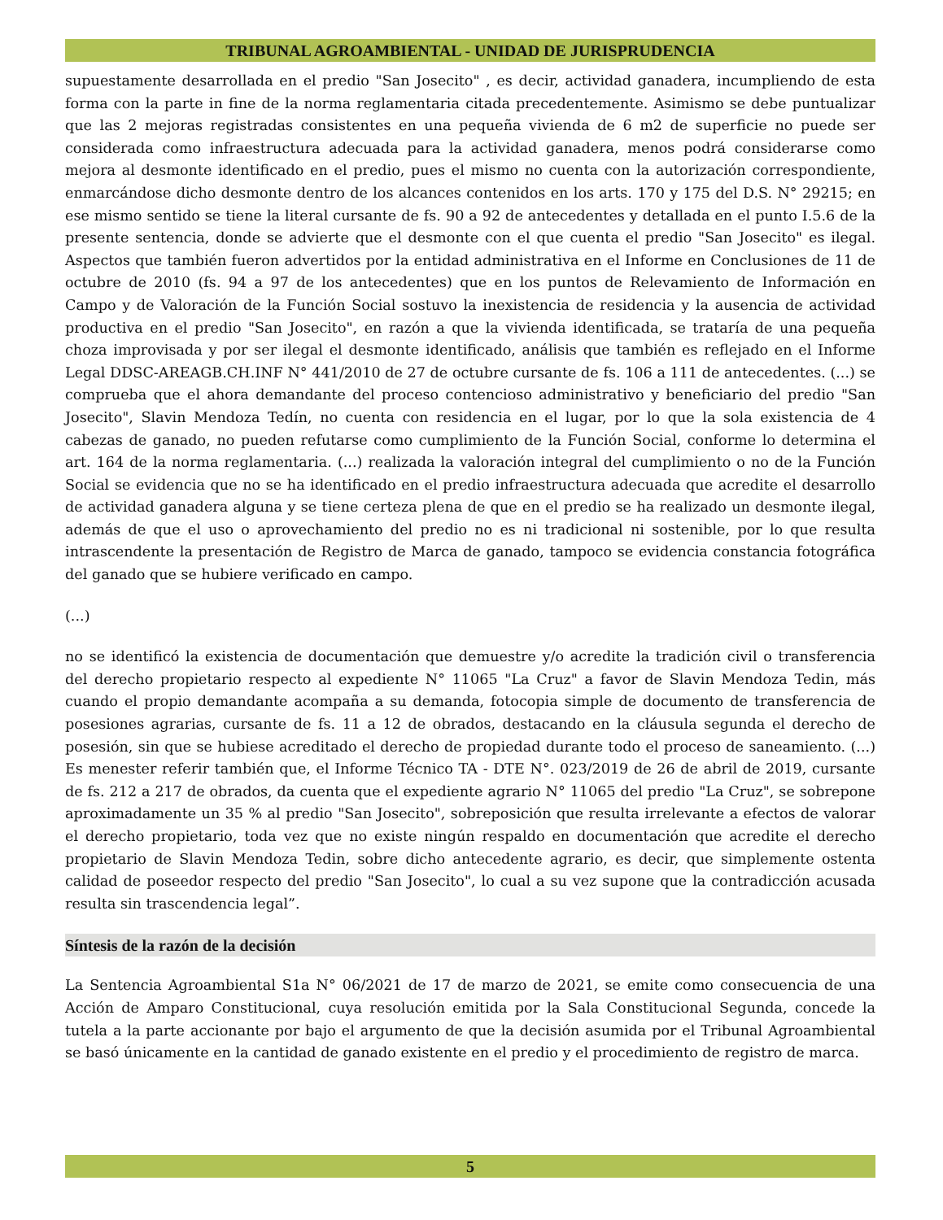TRIBUNAL AGROAMBIENTAL - UNIDAD DE JURISPRUDENCIA
supuestamente desarrollada en el predio "San Josecito" , es decir, actividad ganadera, incumpliendo de esta forma con la parte in fine de la norma reglamentaria citada precedentemente. Asimismo se debe puntualizar que las 2 mejoras registradas consistentes en una pequeña vivienda de 6 m2 de superficie no puede ser considerada como infraestructura adecuada para la actividad ganadera, menos podrá considerarse como mejora al desmonte identificado en el predio, pues el mismo no cuenta con la autorización correspondiente, enmarcándose dicho desmonte dentro de los alcances contenidos en los arts. 170 y 175 del D.S. N° 29215; en ese mismo sentido se tiene la literal cursante de fs. 90 a 92 de antecedentes y detallada en el punto I.5.6 de la presente sentencia, donde se advierte que el desmonte con el que cuenta el predio "San Josecito" es ilegal. Aspectos que también fueron advertidos por la entidad administrativa en el Informe en Conclusiones de 11 de octubre de 2010 (fs. 94 a 97 de los antecedentes) que en los puntos de Relevamiento de Información en Campo y de Valoración de la Función Social sostuvo la inexistencia de residencia y la ausencia de actividad productiva en el predio "San Josecito", en razón a que la vivienda identificada, se trataría de una pequeña choza improvisada y por ser ilegal el desmonte identificado, análisis que también es reflejado en el Informe Legal DDSC-AREAGB.CH.INF N° 441/2010 de 27 de octubre cursante de fs. 106 a 111 de antecedentes. (...) se comprueba que el ahora demandante del proceso contencioso administrativo y beneficiario del predio "San Josecito", Slavin Mendoza Tedín, no cuenta con residencia en el lugar, por lo que la sola existencia de 4 cabezas de ganado, no pueden refutarse como cumplimiento de la Función Social, conforme lo determina el art. 164 de la norma reglamentaria. (...) realizada la valoración integral del cumplimiento o no de la Función Social se evidencia que no se ha identificado en el predio infraestructura adecuada que acredite el desarrollo de actividad ganadera alguna y se tiene certeza plena de que en el predio se ha realizado un desmonte ilegal, además de que el uso o aprovechamiento del predio no es ni tradicional ni sostenible, por lo que resulta intrascendente la presentación de Registro de Marca de ganado, tampoco se evidencia constancia fotográfica del ganado que se hubiere verificado en campo.
(...)
no se identificó la existencia de documentación que demuestre y/o acredite la tradición civil o transferencia del derecho propietario respecto al expediente N° 11065 "La Cruz" a favor de Slavin Mendoza Tedin, más cuando el propio demandante acompaña a su demanda, fotocopia simple de documento de transferencia de posesiones agrarias, cursante de fs. 11 a 12 de obrados, destacando en la cláusula segunda el derecho de posesión, sin que se hubiese acreditado el derecho de propiedad durante todo el proceso de saneamiento. (...) Es menester referir también que, el Informe Técnico TA - DTE N°. 023/2019 de 26 de abril de 2019, cursante de fs. 212 a 217 de obrados, da cuenta que el expediente agrario N° 11065 del predio "La Cruz", se sobrepone aproximadamente un 35 % al predio "San Josecito", sobreposición que resulta irrelevante a efectos de valorar el derecho propietario, toda vez que no existe ningún respaldo en documentación que acredite el derecho propietario de Slavin Mendoza Tedin, sobre dicho antecedente agrario, es decir, que simplemente ostenta calidad de poseedor respecto del predio "San Josecito", lo cual a su vez supone que la contradicción acusada resulta sin trascendencia legal”.
Síntesis de la razón de la decisión
La Sentencia Agroambiental S1a N° 06/2021 de 17 de marzo de 2021, se emite como consecuencia de una Acción de Amparo Constitucional, cuya resolución emitida por la Sala Constitucional Segunda, concede la tutela a la parte accionante por bajo el argumento de que la decisión asumida por el Tribunal Agroambiental se basó únicamente en la cantidad de ganado existente en el predio y el procedimiento de registro de marca.
5